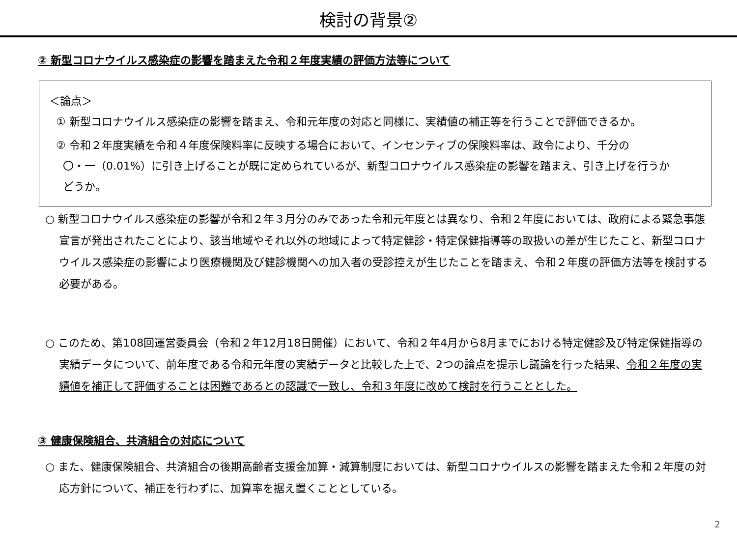検討の背景②
② 新型コロナウイルス感染症の影響を踏まえた令和２年度実績の評価方法等について
＜論点＞
① 新型コロナウイルス感染症の影響を踏まえ、令和元年度の対応と同様に、実績値の補正等を行うことで評価できるか。
② 令和２年度実績を令和４年度保険料率に反映する場合において、インセンティブの保険料率は、政令により、千分の
〇・一（0.01%）に引き上げることが既に定められているが、新型コロナウイルス感染症の影響を踏まえ、引き上げを行うか
どうか。
○ 新型コロナウイルス感染症の影響が令和２年３月分のみであった令和元年度とは異なり、令和２年度においては、政府による緊急事態宣言が発出されたことにより、該当地域やそれ以外の地域によって特定健診・特定保健指導等の取扱いの差が生じたこと、新型コロナウイルス感染症の影響により医療機関及び健診機関への加入者の受診控えが生じたことを踏まえ、令和２年度の評価方法等を検討する必要がある。
○ このため、第108回運営委員会（令和２年12月18日開催）において、令和２年4月から8月までにおける特定健診及び特定保健指導の実績データについて、前年度である令和元年度の実績データと比較した上で、2つの論点を提示し議論を行った結果、令和２年度の実績値を補正して評価することは困難であるとの認識で一致し、令和３年度に改めて検討を行うこととした。
③ 健康保険組合、共済組合の対応について
○ また、健康保険組合、共済組合の後期高齢者支援金加算・減算制度においては、新型コロナウイルスの影響を踏まえた令和２年度の対応方針について、補正を行わずに、加算率を据え置くこととしている。
2